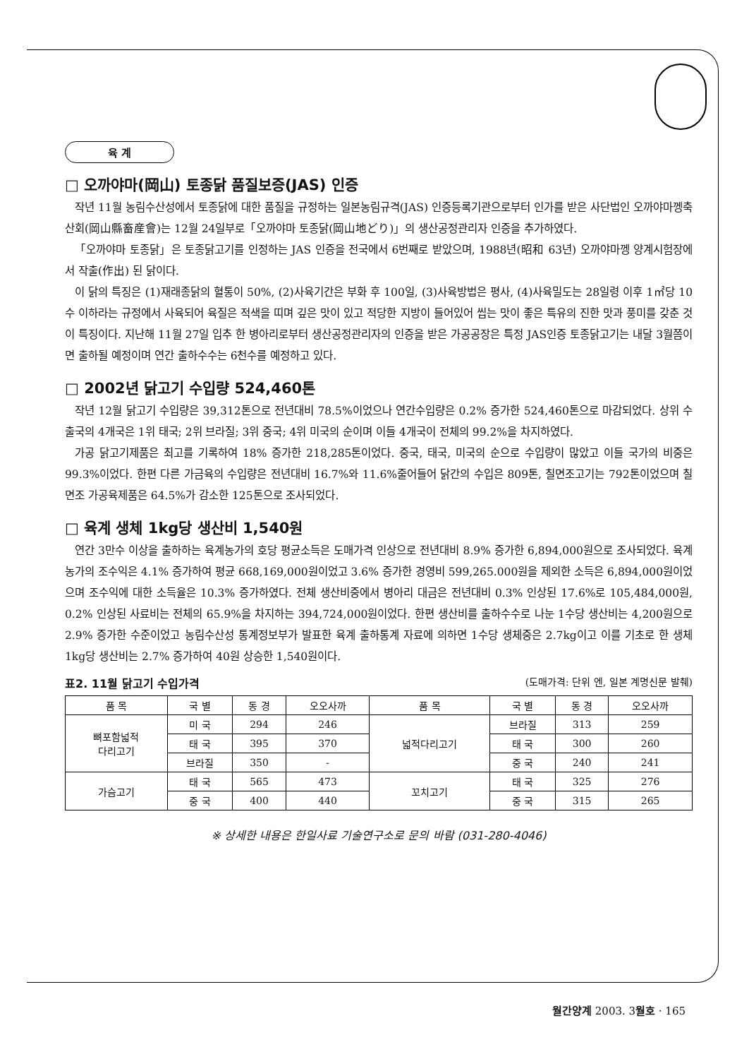육 계
□ 오까야마(岡山) 토종닭 품질보증(JAS) 인증
작년 11월 농림수산성에서 토종닭에 대한 품질을 규정하는 일본농림규격(JAS) 인증등록기관으로부터 인가를 받은 사단법인 오까야마껭축산회(岡山縣畜産會)는 12월 24일부로「오까야마 토종닭(岡山地どり)」의 생산공정관리자 인증을 추가하였다.
「오까야마 토종닭」은 토종닭고기를 인정하는 JAS 인증을 전국에서 6번째로 받았으며, 1988년(昭和 63년) 오까야마껭 양계시험장에서 작출(作出) 된 닭이다.
이 닭의 특징은 (1)재래종닭의 혈통이 50%, (2)사육기간은 부화 후 100일, (3)사육방법은 평사, (4)사육밀도는 28일령 이후 1㎡당 10수 이하라는 규정에서 사육되어 육질은 적색을 띠며 깊은 맛이 있고 적당한 지방이 들어있어 씹는 맛이 좋은 특유의 진한 맛과 풍미를 갖춘 것이 특징이다. 지난해 11월 27일 입추 한 병아리로부터 생산공정관리자의 인증을 받은 가공공장은 특정 JAS인증 토종닭고기는 내달 3월쯤이면 출하될 예정이며 연간 출하수수는 6천수를 예정하고 있다.
□ 2002년 닭고기 수입량 524,460톤
작년 12월 닭고기 수입량은 39,312톤으로 전년대비 78.5%이었으나 연간수입량은 0.2% 증가한 524,460톤으로 마감되었다. 상위 수출국의 4개국은 1위 태국; 2위 브라질; 3위 중국; 4위 미국의 순이며 이들 4개국이 전체의 99.2%을 차지하였다.
가공 닭고기제품은 최고를 기록하여 18% 증가한 218,285톤이었다. 중국, 태국, 미국의 순으로 수입량이 많았고 이들 국가의 비중은 99.3%이었다. 한편 다른 가금육의 수입량은 전년대비 16.7%와 11.6%줄어들어 닭간의 수입은 809톤, 칠면조고기는 792톤이었으며 칠면조 가공육제품은 64.5%가 감소한 125톤으로 조사되었다.
□ 육계 생체 1kg당 생산비 1,540원
연간 3만수 이상을 출하하는 육계농가의 호당 평균소득은 도매가격 인상으로 전년대비 8.9% 증가한 6,894,000원으로 조사되었다. 육계농가의 조수익은 4.1% 증가하여 평균 668,169,000원이었고 3.6% 증가한 경영비 599,265.000원을 제외한 소득은 6,894,000원이었으며 조수익에 대한 소득율은 10.3% 증가하였다. 전체 생산비중에서 병아리 대금은 전년대비 0.3% 인상된 17.6%로 105,484,000원, 0.2% 인상된 사료비는 전체의 65.9%을 차지하는 394,724,000원이었다. 한편 생산비를 출하수수로 나눈 1수당 생산비는 4,200원으로 2.9% 증가한 수준이었고 농림수산성 통계정보부가 발표한 육계 출하통계 자료에 의하면 1수당 생체중은 2.7kg이고 이를 기초로 한 생체 1kg당 생산비는 2.7% 증가하여 40원 상승한 1,540원이다.
표2. 11월 닭고기 수입가격 (도매가격: 단위 엔, 일본 계명신문 발췌)
| 품 목 | 국 별 | 동 경 | 오오사까 | 품 목 | 국 별 | 동 경 | 오오사까 |
| --- | --- | --- | --- | --- | --- | --- | --- |
| 뼈포함넓적 다리고기 | 미 국 | 294 | 246 | 넓적다리고기 | 브라질 | 313 | 259 |
| | 태 국 | 395 | 370 | | 태 국 | 300 | 260 |
| | 브라질 | 350 | - | | 중 국 | 240 | 241 |
| 가슴고기 | 태 국 | 565 | 473 | 꼬치고기 | 태 국 | 325 | 276 |
| | 중 국 | 400 | 440 | | 중 국 | 315 | 265 |
※ 상세한 내용은 한일사료 기술연구소로 문의 바람 (031-280-4046)
월간양계 2003. 3월호 · 165